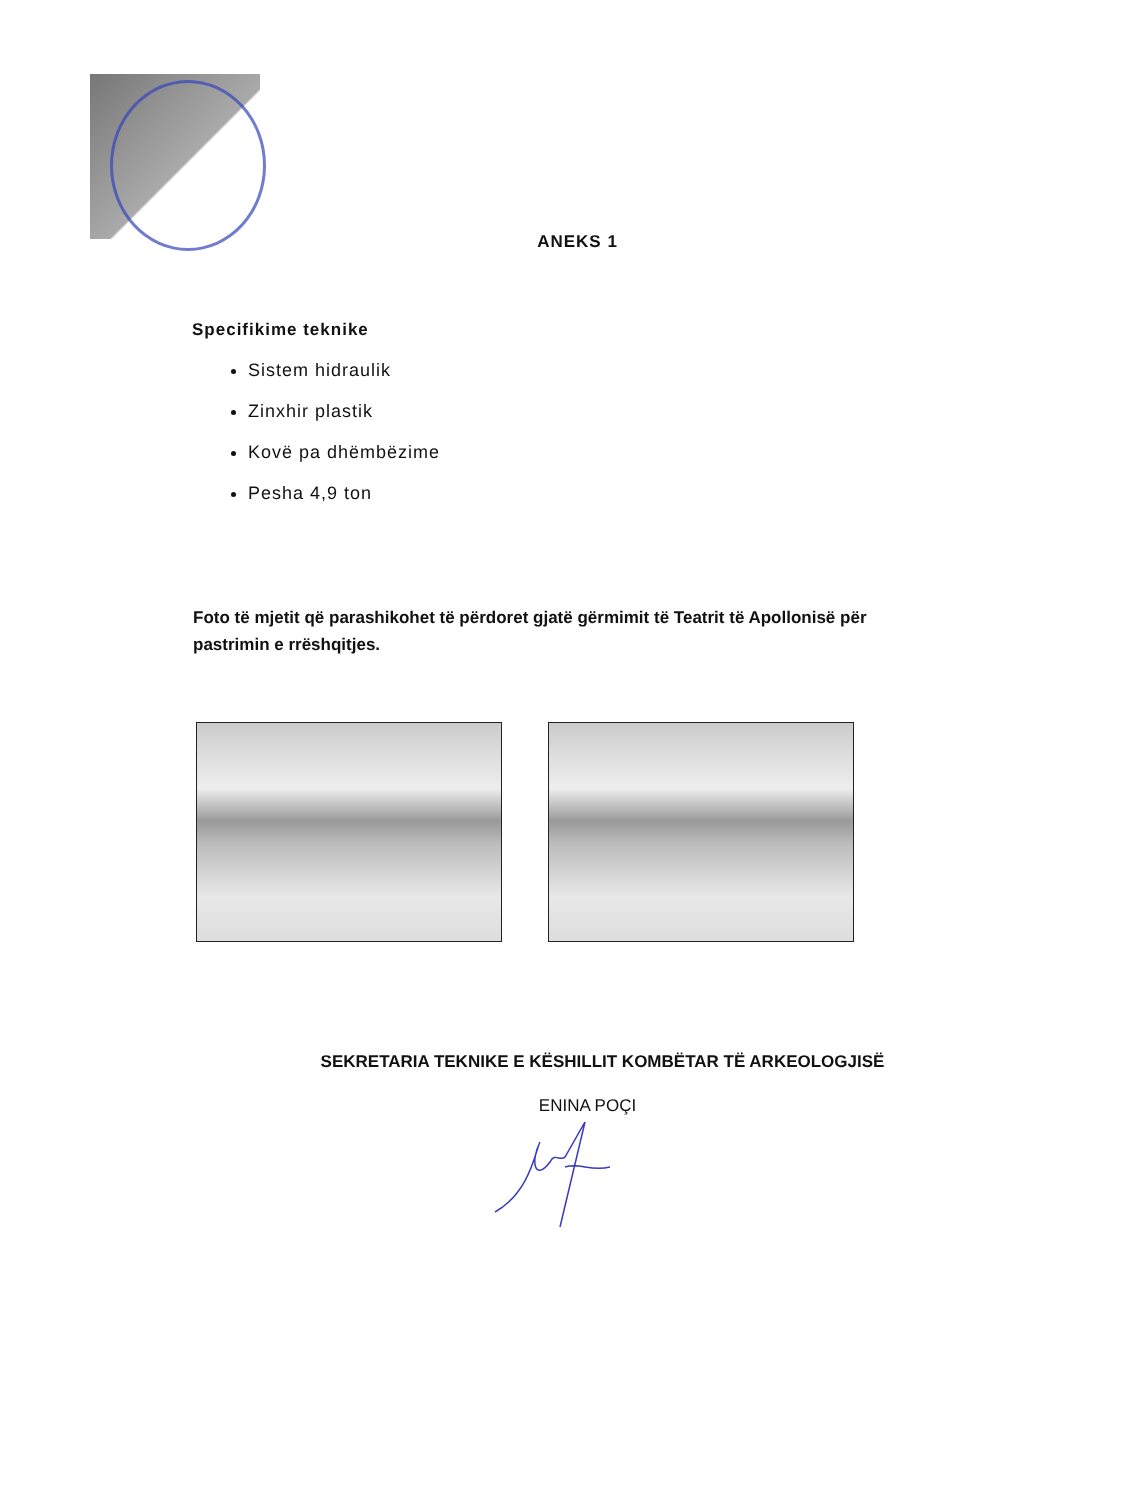ANEKS 1
Specifikime teknike
Sistem hidraulik
Zinxhir plastik
Kovë pa dhëmbëzime
Pesha 4,9 ton
Foto të mjetit që parashikohet të përdoret gjatë gërmimit të Teatrit të Apollonisë për pastrimin e rrëshqitjes.
SEKRETARIA TEKNIKE E KËSHILLIT KOMBËTAR TË ARKEOLOGJISË
ENINA POÇI